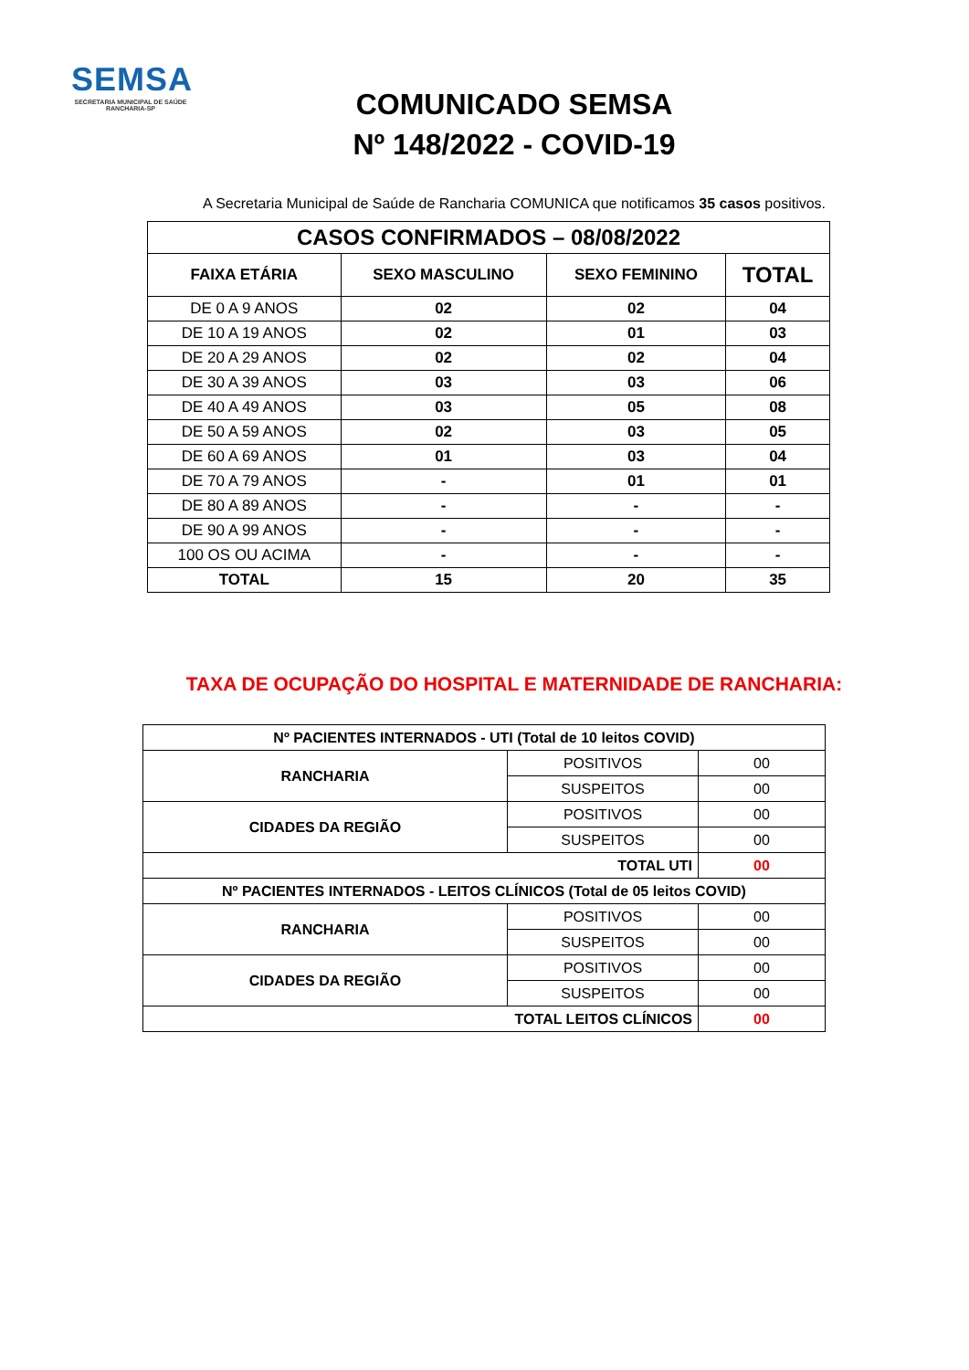SEMSA
SECRETARIA MUNICIPAL DE SAÚDE
RANCHARIA-SP
COMUNICADO SEMSA
Nº 148/2022 - COVID-19
A Secretaria Municipal de Saúde de Rancharia COMUNICA que notificamos 35 casos positivos.
| CASOS CONFIRMADOS – 08/08/2022 | | | |
| --- | --- | --- | --- |
| FAIXA ETÁRIA | SEXO MASCULINO | SEXO FEMININO | TOTAL |
| DE 0 A 9 ANOS | 02 | 02 | 04 |
| DE 10 A 19 ANOS | 02 | 01 | 03 |
| DE 20 A 29 ANOS | 02 | 02 | 04 |
| DE 30 A 39 ANOS | 03 | 03 | 06 |
| DE 40 A 49 ANOS | 03 | 05 | 08 |
| DE 50 A 59 ANOS | 02 | 03 | 05 |
| DE 60 A 69 ANOS | 01 | 03 | 04 |
| DE 70 A 79 ANOS | - | 01 | 01 |
| DE 80 A 89 ANOS | - | - | - |
| DE 90 A 99 ANOS | - | - | - |
| 100 OS OU ACIMA | - | - | - |
| TOTAL | 15 | 20 | 35 |
TAXA DE OCUPAÇÃO DO HOSPITAL E MATERNIDADE DE RANCHARIA:
| Nº PACIENTES INTERNADOS - UTI (Total de 10 leitos COVID) | | |
| RANCHARIA | POSITIVOS | 00 |
| | SUSPEITOS | 00 |
| CIDADES DA REGIÃO | POSITIVOS | 00 |
| | SUSPEITOS | 00 |
| TOTAL UTI | | 00 |
| Nº PACIENTES INTERNADOS - LEITOS CLÍNICOS (Total de 05 leitos COVID) | | |
| RANCHARIA | POSITIVOS | 00 |
| | SUSPEITOS | 00 |
| CIDADES DA REGIÃO | POSITIVOS | 00 |
| | SUSPEITOS | 00 |
| TOTAL LEITOS CLÍNICOS | | 00 |